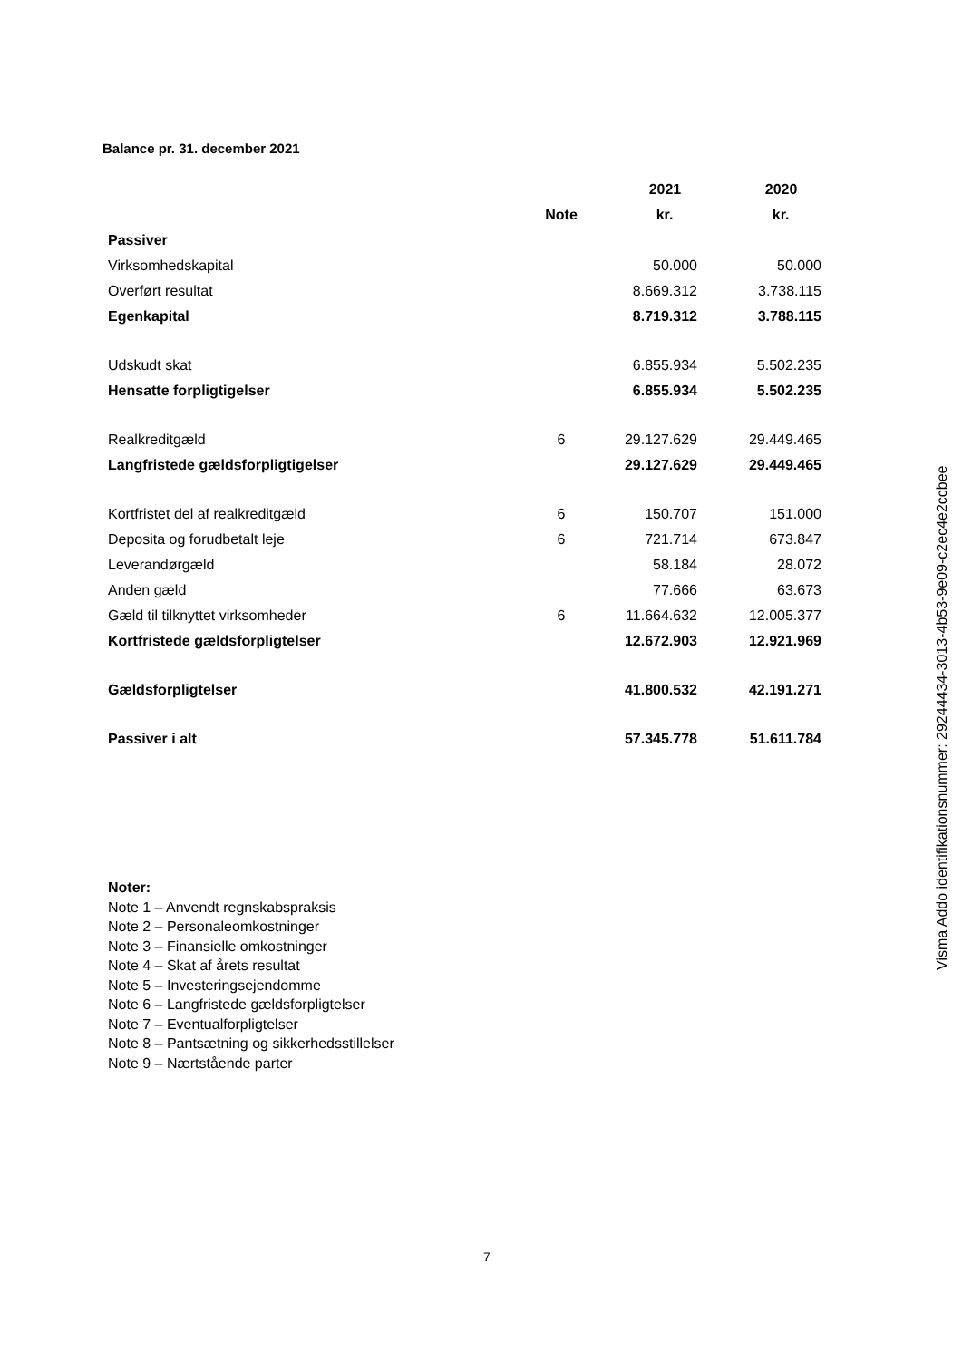Balance pr. 31. december 2021
| | | 2021 | 2020 |
| --- | --- | --- | --- |
| | Note | kr. | kr. |
| Passiver | | | |
| Virksomhedskapital | | 50.000 | 50.000 |
| Overført resultat | | 8.669.312 | 3.738.115 |
| Egenkapital | | 8.719.312 | 3.788.115 |
| Udskudt skat | | 6.855.934 | 5.502.235 |
| Hensatte forpligtigelser | | 6.855.934 | 5.502.235 |
| Realkreditgæld | 6 | 29.127.629 | 29.449.465 |
| Langfristede gældsforpligtigelser | | 29.127.629 | 29.449.465 |
| Kortfristet del af realkreditgæld | 6 | 150.707 | 151.000 |
| Deposita og forudbetalt leje | 6 | 721.714 | 673.847 |
| Leverandørgæld | | 58.184 | 28.072 |
| Anden gæld | | 77.666 | 63.673 |
| Gæld til tilknyttet virksomheder | 6 | 11.664.632 | 12.005.377 |
| Kortfristede gældsforpligtelser | | 12.672.903 | 12.921.969 |
| Gældsforpligtelser | | 41.800.532 | 42.191.271 |
| Passiver i alt | | 57.345.778 | 51.611.784 |
Noter:
Note 1 – Anvendt regnskabspraksis
Note 2 – Personaleomkostninger
Note 3 – Finansielle omkostninger
Note 4 – Skat af årets resultat
Note 5 – Investeringsejendomme
Note 6 – Langfristede gældsforpligtelser
Note 7 – Eventualforpligtelser
Note 8 – Pantsætning og sikkerhedsstillelser
Note 9 – Nærtstående parter
7
Visma Addo identifikationsnummer: 29244434-3013-4b53-9e09-c2ec4e2ccbee